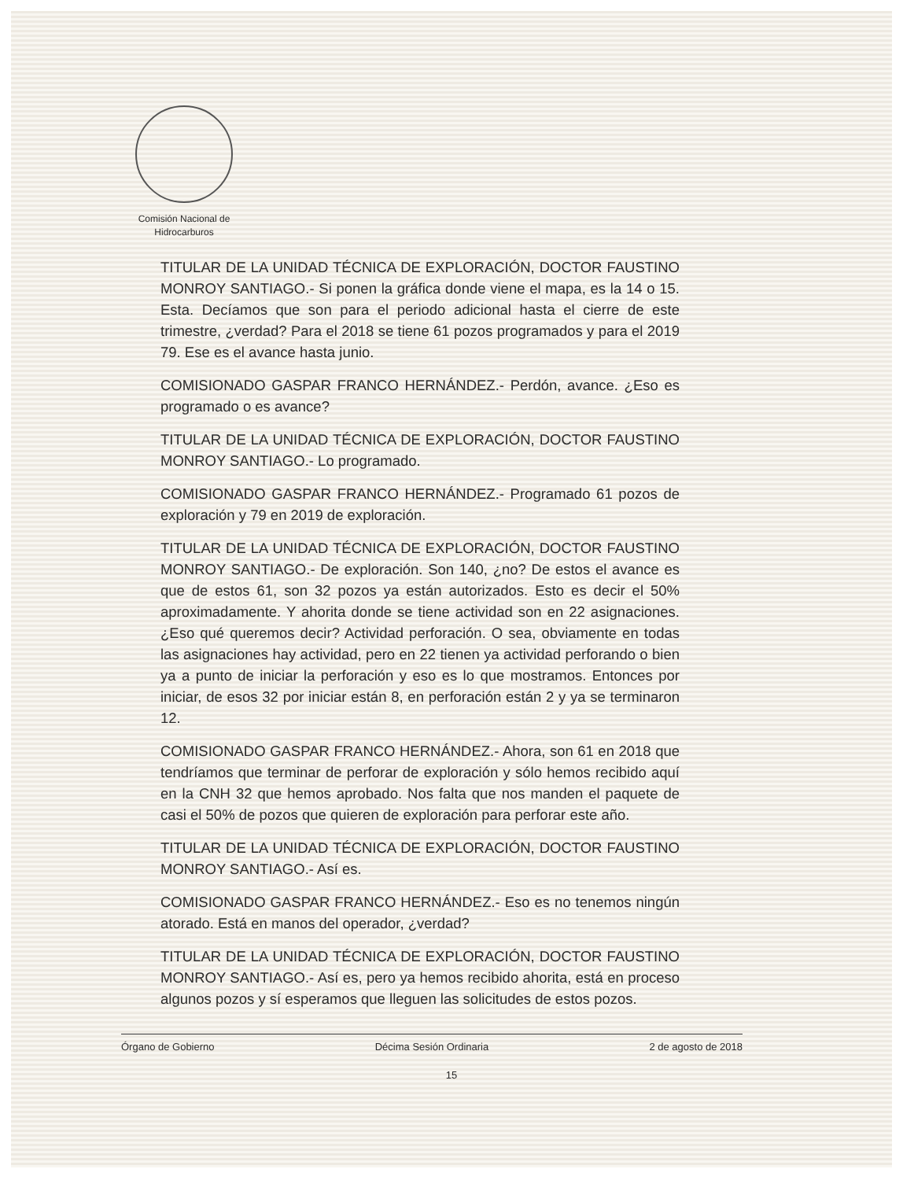Comisión Nacional de
Hidrocarburos
TITULAR DE LA UNIDAD TÉCNICA DE EXPLORACIÓN, DOCTOR FAUSTINO MONROY SANTIAGO.- Si ponen la gráfica donde viene el mapa, es la 14 o 15. Esta. Decíamos que son para el periodo adicional hasta el cierre de este trimestre, ¿verdad? Para el 2018 se tiene 61 pozos programados y para el 2019 79. Ese es el avance hasta junio.
COMISIONADO GASPAR FRANCO HERNÁNDEZ.- Perdón, avance. ¿Eso es programado o es avance?
TITULAR DE LA UNIDAD TÉCNICA DE EXPLORACIÓN, DOCTOR FAUSTINO MONROY SANTIAGO.- Lo programado.
COMISIONADO GASPAR FRANCO HERNÁNDEZ.- Programado 61 pozos de exploración y 79 en 2019 de exploración.
TITULAR DE LA UNIDAD TÉCNICA DE EXPLORACIÓN, DOCTOR FAUSTINO MONROY SANTIAGO.- De exploración. Son 140, ¿no? De estos el avance es que de estos 61, son 32 pozos ya están autorizados. Esto es decir el 50% aproximadamente. Y ahorita donde se tiene actividad son en 22 asignaciones. ¿Eso qué queremos decir? Actividad perforación. O sea, obviamente en todas las asignaciones hay actividad, pero en 22 tienen ya actividad perforando o bien ya a punto de iniciar la perforación y eso es lo que mostramos. Entonces por iniciar, de esos 32 por iniciar están 8, en perforación están 2 y ya se terminaron 12.
COMISIONADO GASPAR FRANCO HERNÁNDEZ.- Ahora, son 61 en 2018 que tendríamos que terminar de perforar de exploración y sólo hemos recibido aquí en la CNH 32 que hemos aprobado. Nos falta que nos manden el paquete de casi el 50% de pozos que quieren de exploración para perforar este año.
TITULAR DE LA UNIDAD TÉCNICA DE EXPLORACIÓN, DOCTOR FAUSTINO MONROY SANTIAGO.- Así es.
COMISIONADO GASPAR FRANCO HERNÁNDEZ.- Eso es no tenemos ningún atorado. Está en manos del operador, ¿verdad?
TITULAR DE LA UNIDAD TÉCNICA DE EXPLORACIÓN, DOCTOR FAUSTINO MONROY SANTIAGO.- Así es, pero ya hemos recibido ahorita, está en proceso algunos pozos y sí esperamos que lleguen las solicitudes de estos pozos.
Órgano de Gobierno Décima Sesión Ordinaria 2 de agosto de 2018
15